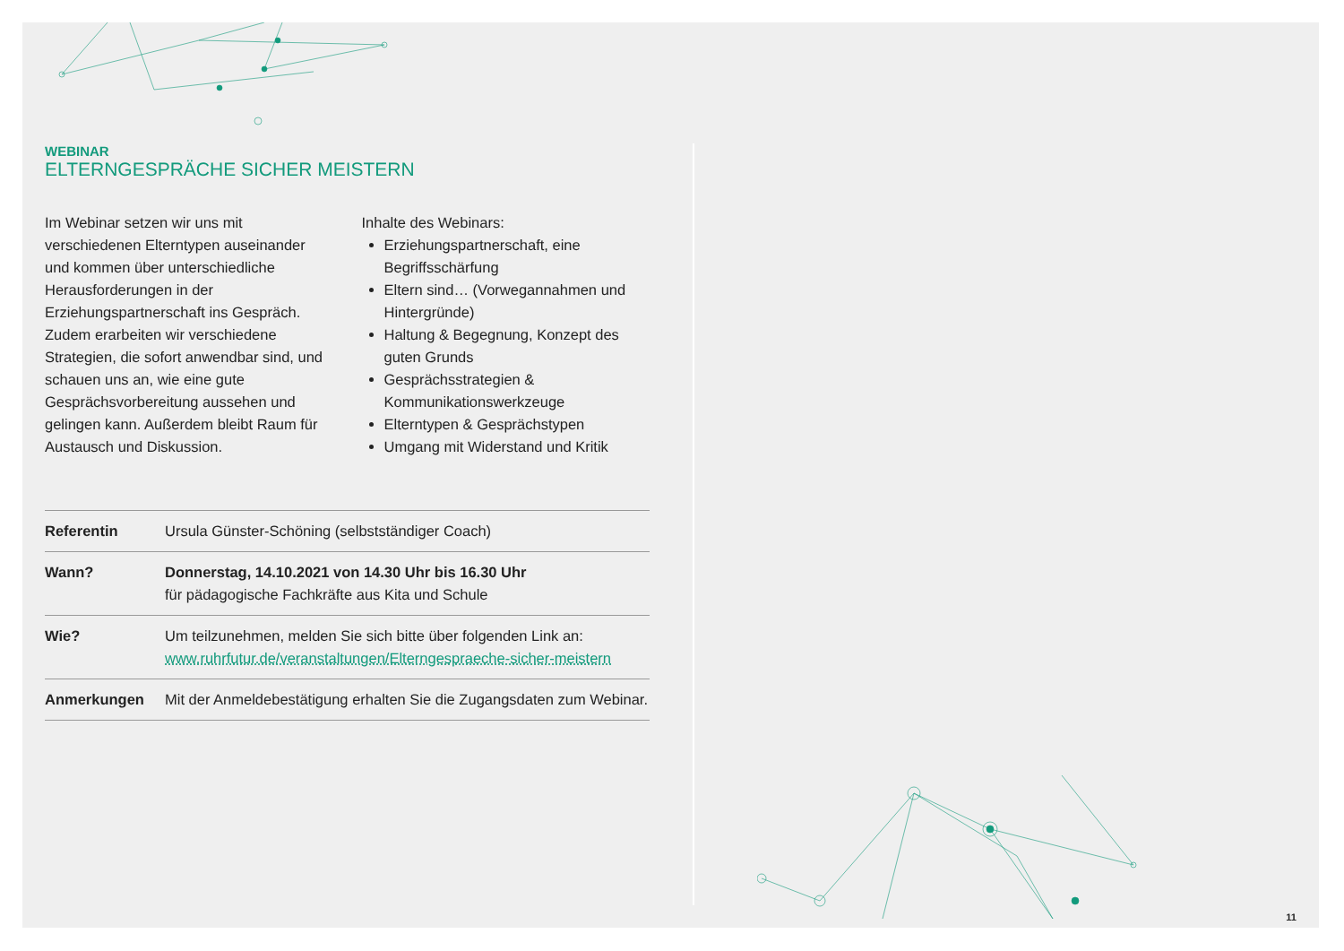WEBINAR
ELTERNGESPRÄCHE SICHER MEISTERN
Im Webinar setzen wir uns mit verschiedenen Elterntypen auseinander und kommen über unterschiedliche Herausforderungen in der Erziehungspartnerschaft ins Gespräch. Zudem erarbeiten wir verschiedene Strategien, die sofort anwendbar sind, und schauen uns an, wie eine gute Gesprächsvorbereitung aussehen und gelingen kann. Außerdem bleibt Raum für Austausch und Diskussion.
Inhalte des Webinars:
Erziehungspartnerschaft, eine Begriffsschärfung
Eltern sind… (Vorwegannahmen und Hintergründe)
Haltung & Begegnung, Konzept des guten Grunds
Gesprächsstrategien & Kommunikationswerkzeuge
Elterntypen & Gesprächstypen
Umgang mit Widerstand und Kritik
| Referentin | Ursula Günster-Schöning (selbstständiger Coach) |
| Wann? | Donnerstag, 14.10.2021 von 14.30 Uhr bis 16.30 Uhr für pädagogische Fachkräfte aus Kita und Schule |
| Wie? | Um teilzunehmen, melden Sie sich bitte über folgenden Link an: www.ruhrfutur.de/veranstaltungen/Elterngespraeche-sicher-meistern |
| Anmerkungen | Mit der Anmeldebestätigung erhalten Sie die Zugangsdaten zum Webinar. |
11